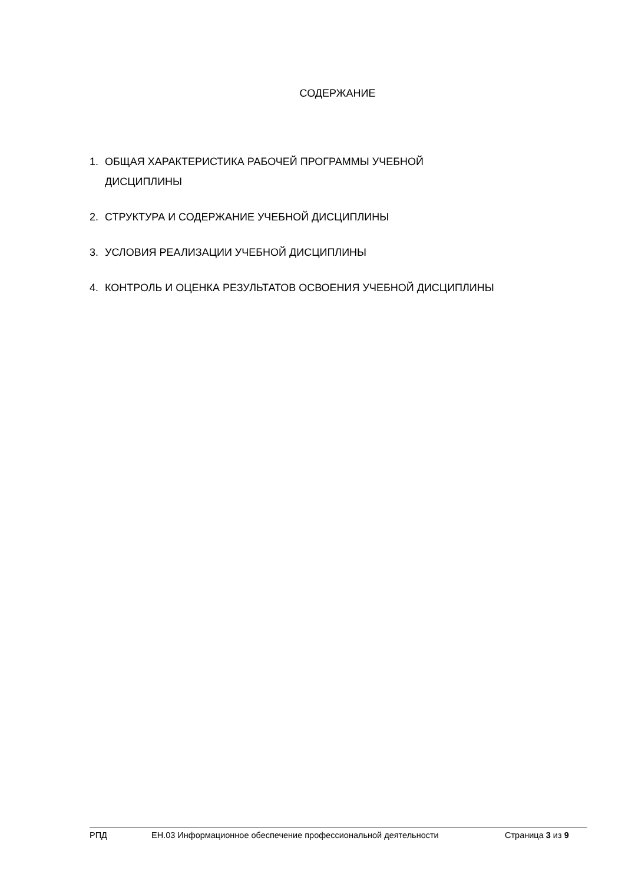СОДЕРЖАНИЕ
1. ОБЩАЯ ХАРАКТЕРИСТИКА РАБОЧЕЙ ПРОГРАММЫ УЧЕБНОЙ
ДИСЦИПЛИНЫ
2. СТРУКТУРА И СОДЕРЖАНИЕ УЧЕБНОЙ ДИСЦИПЛИНЫ
3. УСЛОВИЯ РЕАЛИЗАЦИИ УЧЕБНОЙ ДИСЦИПЛИНЫ
4. КОНТРОЛЬ И ОЦЕНКА РЕЗУЛЬТАТОВ ОСВОЕНИЯ УЧЕБНОЙ ДИСЦИПЛИНЫ
РПД ЕН.03 Информационное обеспечение профессиональной деятельности Страница 3 из 9